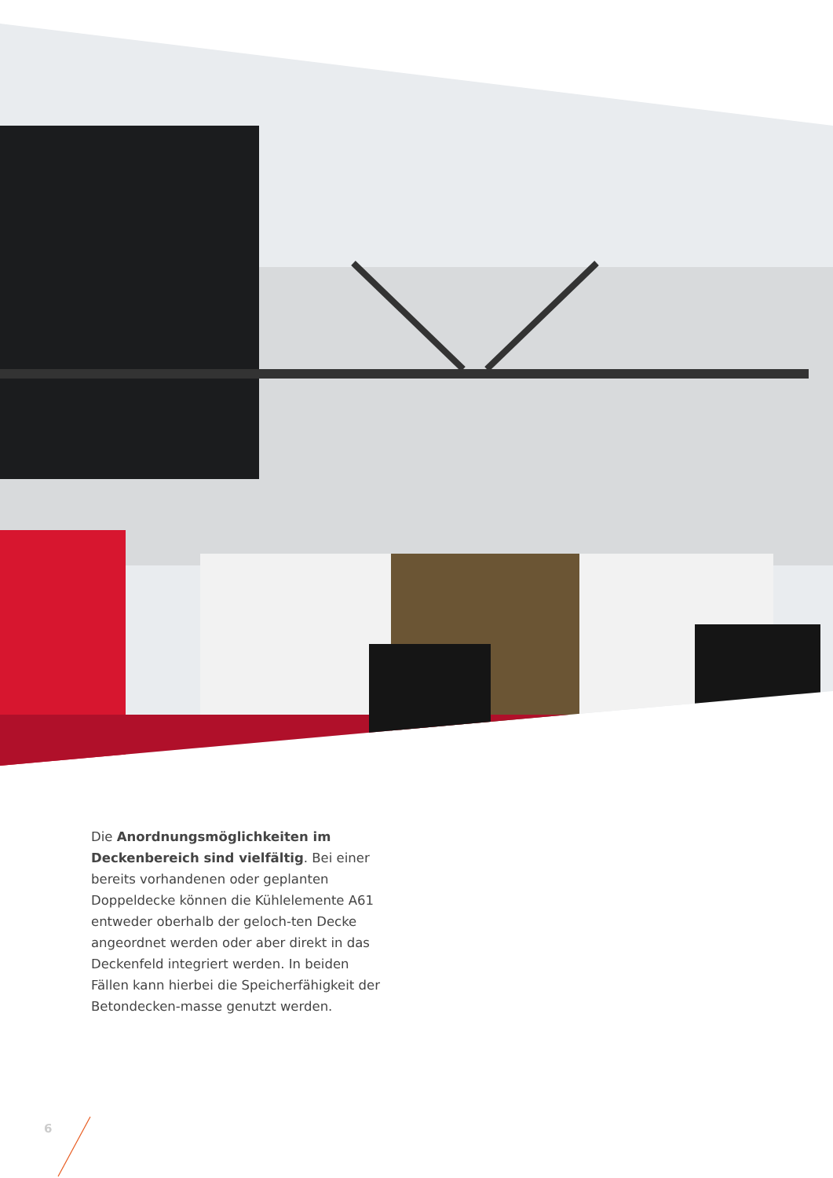Die Anordnungsmöglichkeiten im Deckenbereich sind vielfältig. Bei einer bereits vorhandenen oder geplanten Doppeldecke können die Kühlelemente A61 entweder oberhalb der geloch-ten Decke angeordnet werden oder aber direkt in das Deckenfeld integriert werden. In beiden Fällen kann hierbei die Speicherfähigkeit der Betondecken-masse genutzt werden.
6